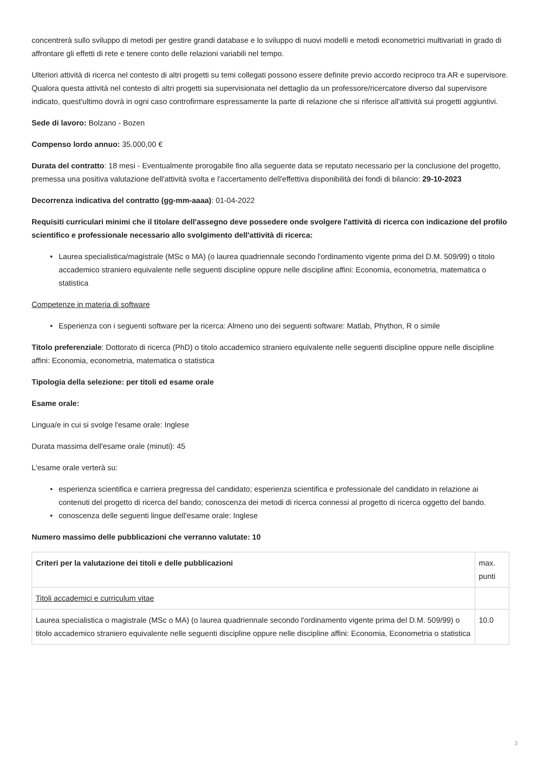concentrerà sullo sviluppo di metodi per gestire grandi database e lo sviluppo di nuovi modelli e metodi econometrici multivariati in grado di affrontare gli effetti di rete e tenere conto delle relazioni variabili nel tempo.
Ulteriori attività di ricerca nel contesto di altri progetti su temi collegati possono essere definite previo accordo reciproco tra AR e supervisore. Qualora questa attività nel contesto di altri progetti sia supervisionata nel dettaglio da un professore/ricercatore diverso dal supervisore indicato, quest'ultimo dovrà in ogni caso controfirmare espressamente la parte di relazione che si riferisce all'attività sui progetti aggiuntivi.
Sede di lavoro: Bolzano - Bozen
Compenso lordo annuo: 35.000,00 €
Durata del contratto: 18 mesi - Eventualmente prorogabile fino alla seguente data se reputato necessario per la conclusione del progetto, premessa una positiva valutazione dell'attività svolta e l'accertamento dell'effettiva disponibilità dei fondi di bilancio: 29-10-2023
Decorrenza indicativa del contratto (gg-mm-aaaa): 01-04-2022
Requisiti curriculari minimi che il titolare dell'assegno deve possedere onde svolgere l'attività di ricerca con indicazione del profilo scientifico e professionale necessario allo svolgimento dell'attività di ricerca:
• Laurea specialistica/magistrale (MSc o MA) (o laurea quadriennale secondo l'ordinamento vigente prima del D.M. 509/99) o titolo accademico straniero equivalente nelle seguenti discipline oppure nelle discipline affini: Economia, econometria, matematica o statistica
Competenze in materia di software
• Esperienza con i seguenti software per la ricerca: Almeno uno dei seguenti software: Matlab, Phython, R o simile
Titolo preferenziale: Dottorato di ricerca (PhD) o titolo accademico straniero equivalente nelle seguenti discipline oppure nelle discipline affini: Economia, econometria, matematica o statistica
Tipologia della selezione: per titoli ed esame orale
Esame orale:
Lingua/e in cui si svolge l'esame orale: Inglese
Durata massima dell'esame orale (minuti): 45
L'esame orale verterà su:
• esperienza scientifica e carriera pregressa del candidato; esperienza scientifica e professionale del candidato in relazione ai contenuti del progetto di ricerca del bando; conoscenza dei metodi di ricerca connessi al progetto di ricerca oggetto del bando.
• conoscenza delle seguenti lingue dell'esame orale: Inglese
Numero massimo delle pubblicazioni che verranno valutate: 10
| Criteri per la valutazione dei titoli e delle pubblicazioni | max. punti |
| --- | --- |
| Titoli accademici e curriculum vitae | |
| Laurea specialistica o magistrale (MSc o MA) (o laurea quadriennale secondo l'ordinamento vigente prima del D.M. 509/99) o titolo accademico straniero equivalente nelle seguenti discipline oppure nelle discipline affini: Economia, Econometria o statistica | 10.0 |
3